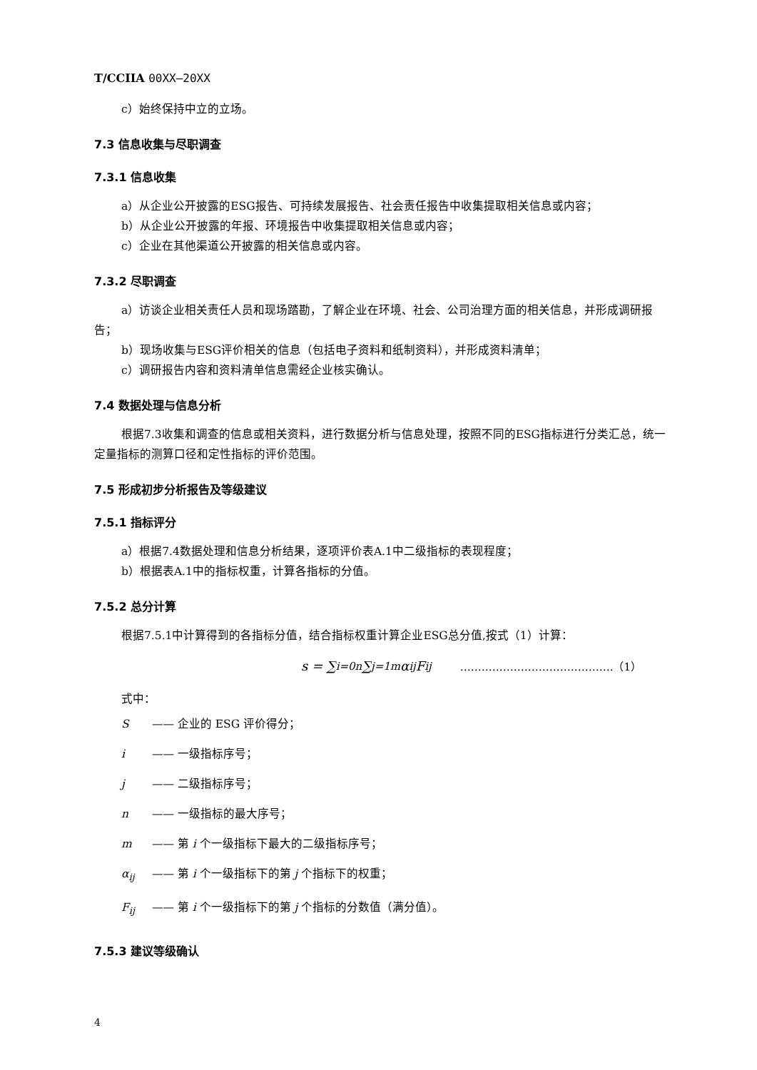T/CCIIA 00XX—20XX
c）始终保持中立的立场。
7.3 信息收集与尽职调查
7.3.1 信息收集
a）从企业公开披露的ESG报告、可持续发展报告、社会责任报告中收集提取相关信息或内容；
b）从企业公开披露的年报、环境报告中收集提取相关信息或内容；
c）企业在其他渠道公开披露的相关信息或内容。
7.3.2 尽职调查
a）访谈企业相关责任人员和现场踏勘，了解企业在环境、社会、公司治理方面的相关信息，并形成调研报告；
b）现场收集与ESG评价相关的信息（包括电子资料和纸制资料），并形成资料清单；
c）调研报告内容和资料清单信息需经企业核实确认。
7.4 数据处理与信息分析
根据7.3收集和调查的信息或相关资料，进行数据分析与信息处理，按照不同的ESG指标进行分类汇总，统一定量指标的测算口径和定性指标的评价范围。
7.5 形成初步分析报告及等级建议
7.5.1 指标评分
a）根据7.4数据处理和信息分析结果，逐项评价表A.1中二级指标的表现程度；
b）根据表A.1中的指标权重，计算各指标的分值。
7.5.2 总分计算
根据7.5.1中计算得到的各指标分值，结合指标权重计算企业ESG总分值,按式（1）计算：
s = ∑<sub>i=0</sub><sup>n</sup> ∑<sub>j=1</sub><sup>m</sup> α<sub>ij</sub>F<sub>ij</sub> …………………………………….（1）
式中：
S —— 企业的 ESG 评价得分；
i —— 一级指标序号；
j —— 二级指标序号；
n —— 一级指标的最大序号；
m —— 第 i 个一级指标下最大的二级指标序号；
α<sub>ij</sub> —— 第 i 个一级指标下的第 j 个指标下的权重；
F<sub>ij</sub> —— 第 i 个一级指标下的第 j 个指标的分数值（满分值）。
7.5.3 建议等级确认
4